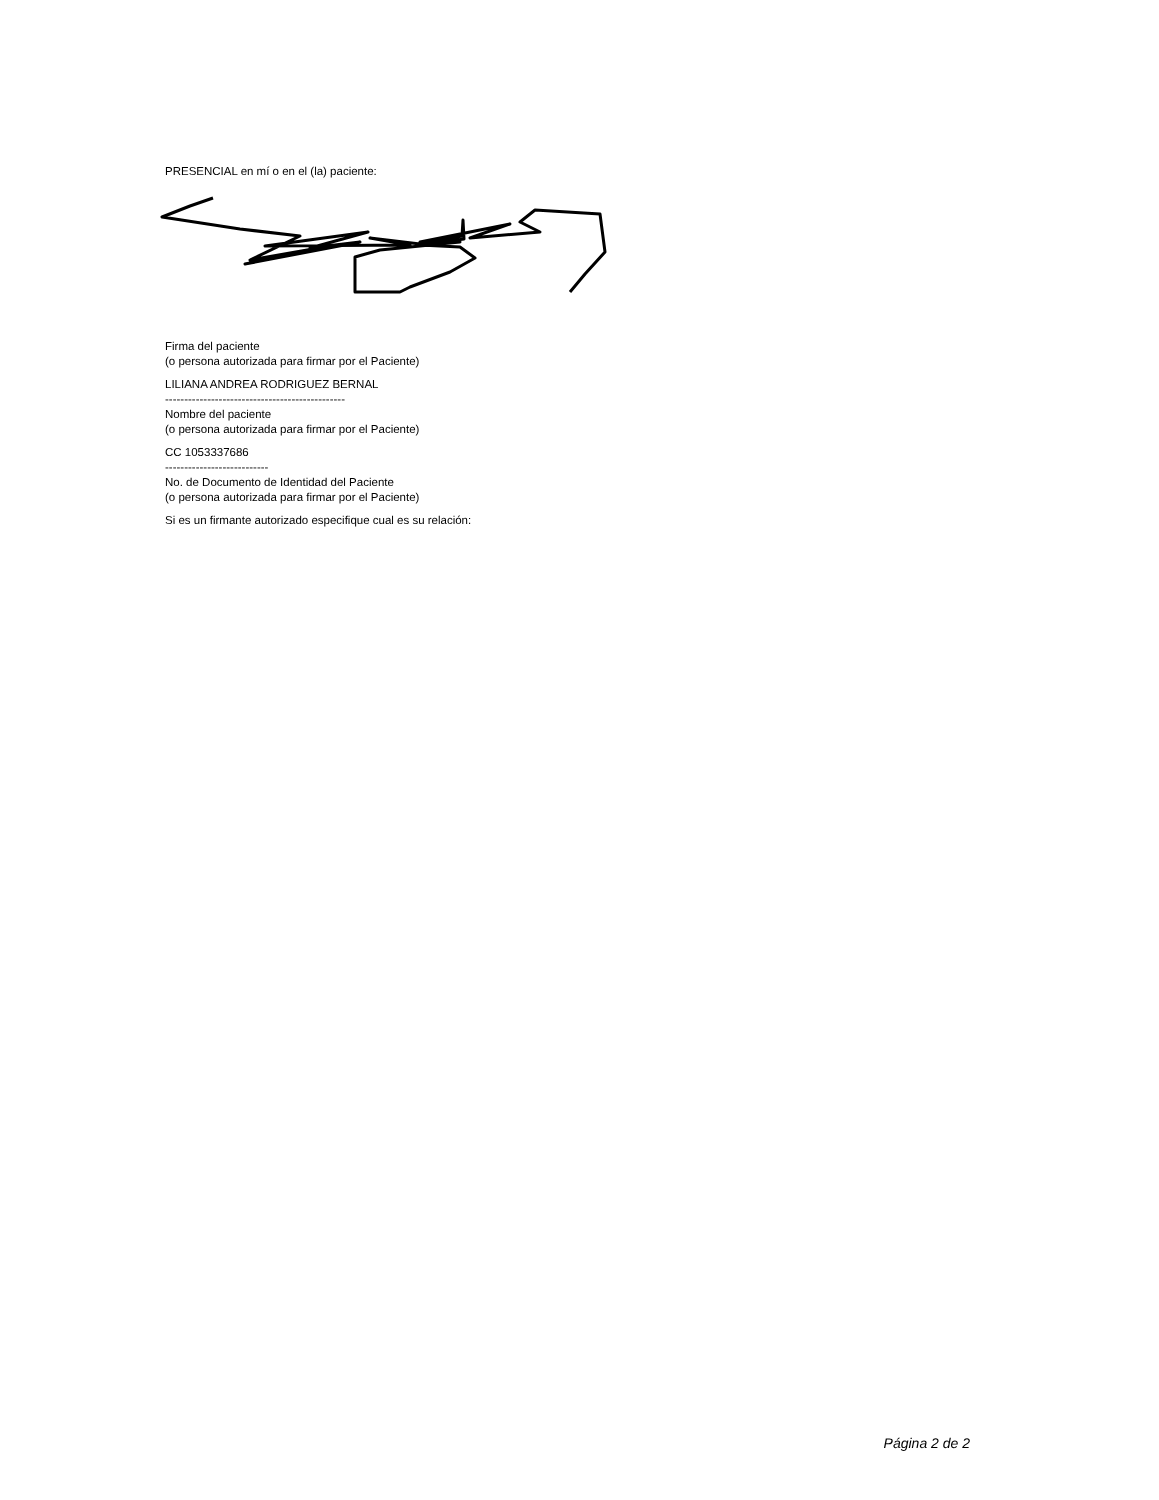PRESENCIAL en mí o en el (la) paciente:
Firma del paciente
(o persona autorizada para firmar por el Paciente)
LILIANA ANDREA RODRIGUEZ BERNAL
-----------------------------------------------
Nombre del paciente
(o persona autorizada para firmar por el Paciente)
CC 1053337686
---------------------------
No. de Documento de Identidad del Paciente
(o persona autorizada para firmar por el Paciente)
Si es un firmante autorizado especifique cual es su relación:
Página 2 de 2